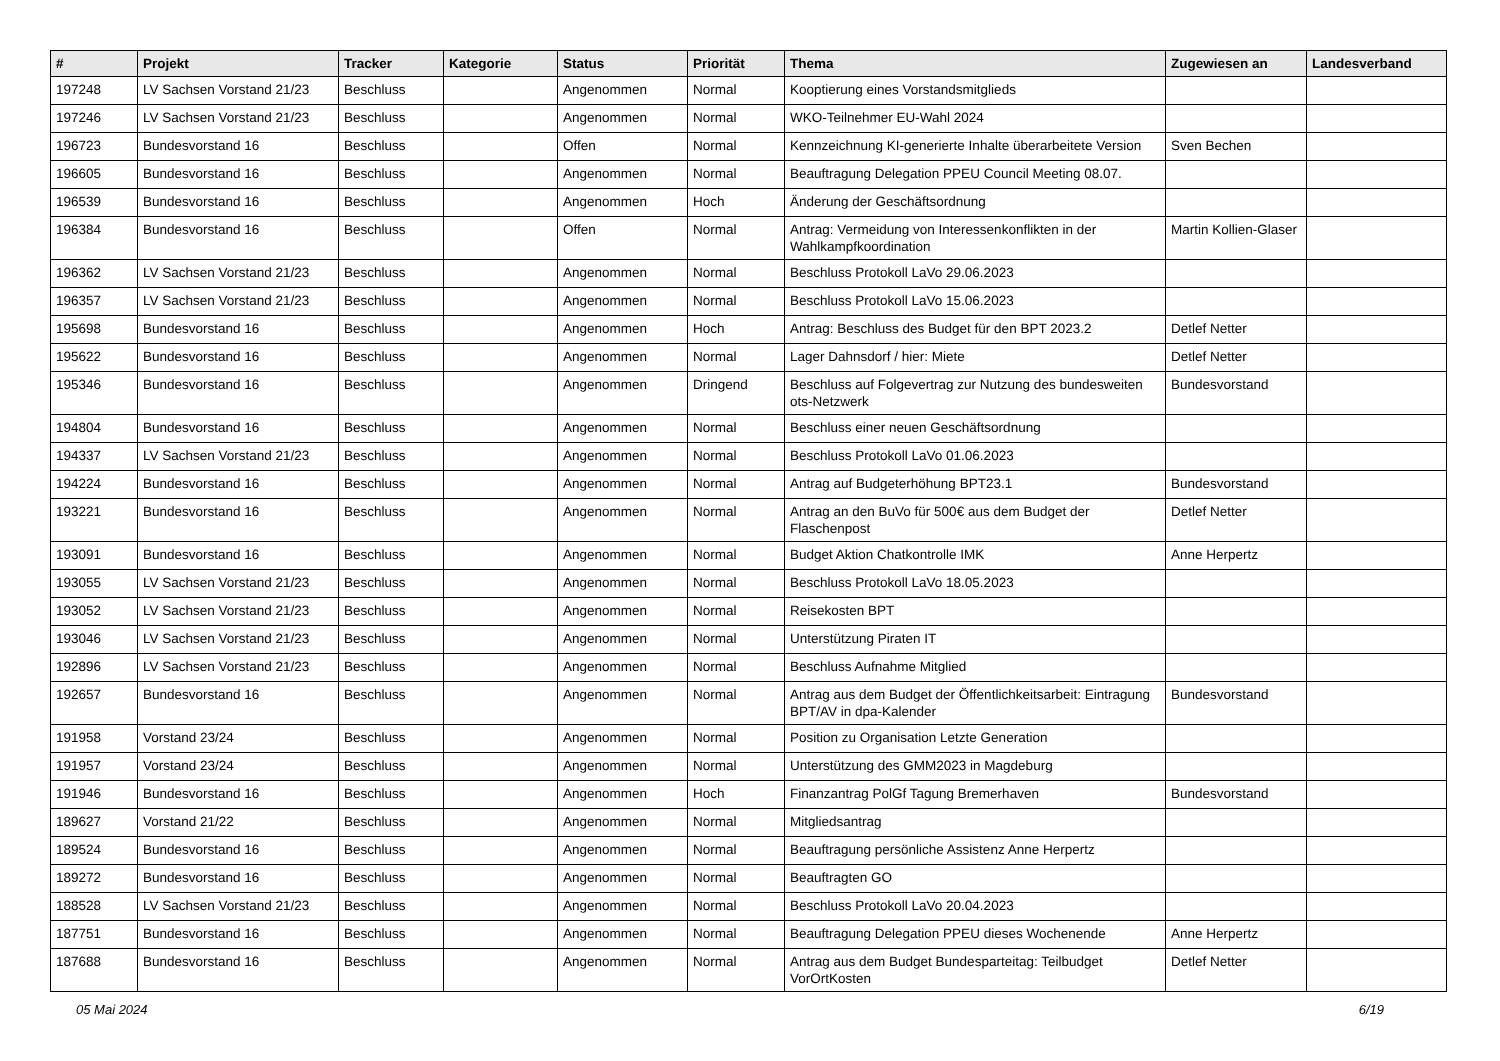| # | Projekt | Tracker | Kategorie | Status | Priorität | Thema | Zugewiesen an | Landesverband |
| --- | --- | --- | --- | --- | --- | --- | --- | --- |
| 197248 | LV Sachsen Vorstand 21/23 | Beschluss | | Angenommen | Normal | Kooptierung eines Vorstandsmitglieds | | |
| 197246 | LV Sachsen Vorstand 21/23 | Beschluss | | Angenommen | Normal | WKO-Teilnehmer EU-Wahl 2024 | | |
| 196723 | Bundesvorstand 16 | Beschluss | | Offen | Normal | Kennzeichnung KI-generierte Inhalte überarbeitete Version | Sven Bechen | |
| 196605 | Bundesvorstand 16 | Beschluss | | Angenommen | Normal | Beauftragung Delegation PPEU Council Meeting 08.07. | | |
| 196539 | Bundesvorstand 16 | Beschluss | | Angenommen | Hoch | Änderung der Geschäftsordnung | | |
| 196384 | Bundesvorstand 16 | Beschluss | | Offen | Normal | Antrag: Vermeidung von Interessenkonflikten in der Wahlkampfkoordination | Martin Kollien-Glaser | |
| 196362 | LV Sachsen Vorstand 21/23 | Beschluss | | Angenommen | Normal | Beschluss Protokoll LaVo 29.06.2023 | | |
| 196357 | LV Sachsen Vorstand 21/23 | Beschluss | | Angenommen | Normal | Beschluss Protokoll LaVo 15.06.2023 | | |
| 195698 | Bundesvorstand 16 | Beschluss | | Angenommen | Hoch | Antrag: Beschluss des Budget für den BPT 2023.2 | Detlef Netter | |
| 195622 | Bundesvorstand 16 | Beschluss | | Angenommen | Normal | Lager Dahnsdorf / hier: Miete | Detlef Netter | |
| 195346 | Bundesvorstand 16 | Beschluss | | Angenommen | Dringend | Beschluss auf Folgevertrag zur Nutzung des bundesweiten ots-Netzwerk | Bundesvorstand | |
| 194804 | Bundesvorstand 16 | Beschluss | | Angenommen | Normal | Beschluss einer neuen Geschäftsordnung | | |
| 194337 | LV Sachsen Vorstand 21/23 | Beschluss | | Angenommen | Normal | Beschluss Protokoll LaVo 01.06.2023 | | |
| 194224 | Bundesvorstand 16 | Beschluss | | Angenommen | Normal | Antrag auf Budgeterhöhung BPT23.1 | Bundesvorstand | |
| 193221 | Bundesvorstand 16 | Beschluss | | Angenommen | Normal | Antrag an den BuVo für 500€ aus dem Budget der Flaschenpost | Detlef Netter | |
| 193091 | Bundesvorstand 16 | Beschluss | | Angenommen | Normal | Budget Aktion Chatkontrolle IMK | Anne Herpertz | |
| 193055 | LV Sachsen Vorstand 21/23 | Beschluss | | Angenommen | Normal | Beschluss Protokoll LaVo 18.05.2023 | | |
| 193052 | LV Sachsen Vorstand 21/23 | Beschluss | | Angenommen | Normal | Reisekosten BPT | | |
| 193046 | LV Sachsen Vorstand 21/23 | Beschluss | | Angenommen | Normal | Unterstützung Piraten IT | | |
| 192896 | LV Sachsen Vorstand 21/23 | Beschluss | | Angenommen | Normal | Beschluss Aufnahme Mitglied | | |
| 192657 | Bundesvorstand 16 | Beschluss | | Angenommen | Normal | Antrag aus dem Budget der Öffentlichkeitsarbeit: Eintragung BPT/AV in dpa-Kalender | Bundesvorstand | |
| 191958 | Vorstand 23/24 | Beschluss | | Angenommen | Normal | Position zu Organisation Letzte Generation | | |
| 191957 | Vorstand 23/24 | Beschluss | | Angenommen | Normal | Unterstützung des GMM2023 in Magdeburg | | |
| 191946 | Bundesvorstand 16 | Beschluss | | Angenommen | Hoch | Finanzantrag PolGf Tagung Bremerhaven | Bundesvorstand | |
| 189627 | Vorstand 21/22 | Beschluss | | Angenommen | Normal | Mitgliedsantrag | | |
| 189524 | Bundesvorstand 16 | Beschluss | | Angenommen | Normal | Beauftragung persönliche Assistenz Anne Herpertz | | |
| 189272 | Bundesvorstand 16 | Beschluss | | Angenommen | Normal | Beauftragten GO | | |
| 188528 | LV Sachsen Vorstand 21/23 | Beschluss | | Angenommen | Normal | Beschluss Protokoll LaVo 20.04.2023 | | |
| 187751 | Bundesvorstand 16 | Beschluss | | Angenommen | Normal | Beauftragung Delegation PPEU dieses Wochenende | Anne Herpertz | |
| 187688 | Bundesvorstand 16 | Beschluss | | Angenommen | Normal | Antrag aus dem Budget Bundesparteitag: Teilbudget VorOrtKosten | Detlef Netter | |
05 Mai 2024 6/19